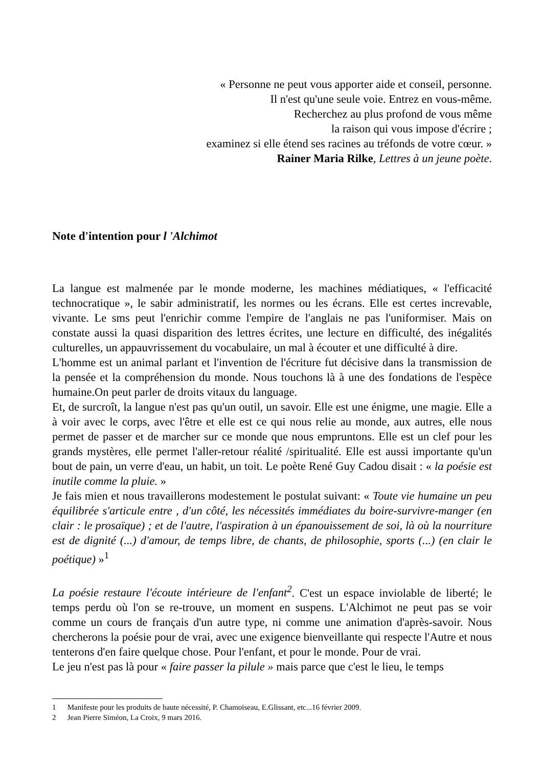« Personne ne peut vous apporter aide et conseil, personne.
Il n'est qu'une seule voie. Entrez en vous-même.
Recherchez au plus profond de vous même
la raison qui vous impose d'écrire ;
examinez si elle étend ses racines au tréfonds de votre cœur. »
Rainer Maria Rilke, Lettres à un jeune poète.
Note d'intention pour l 'Alchimot
La langue est malmenée par le monde moderne, les machines médiatiques, « l'efficacité technocratique », le sabir administratif, les normes ou les écrans. Elle est certes increvable, vivante. Le sms peut l'enrichir comme l'empire de l'anglais ne pas l'uniformiser. Mais on constate aussi la quasi disparition des lettres écrites, une lecture en difficulté, des inégalités culturelles, un appauvrissement du vocabulaire, un mal à écouter et une difficulté à dire.
L'homme est un animal parlant et l'invention de l'écriture fut décisive dans la transmission de la pensée et la compréhension du monde. Nous touchons là à une des fondations de l'espèce humaine.On peut parler de droits vitaux du language.
Et, de surcroît, la langue n'est pas qu'un outil, un savoir. Elle est une énigme, une magie. Elle a à voir avec le corps, avec l'être et elle est ce qui nous relie au monde, aux autres, elle nous permet de passer et de marcher sur ce monde que nous empruntons. Elle est un clef pour les grands mystères, elle permet l'aller-retour réalité /spiritualité. Elle est aussi importante qu'un bout de pain, un verre d'eau, un habit, un toit. Le poète René Guy Cadou disait : « la poésie est inutile comme la pluie. »
Je fais mien et nous travaillerons modestement le postulat suivant: « Toute vie humaine un peu équilibrée s'articule entre , d'un côté, les nécessités immédiates du boire-survivre-manger (en clair : le prosaïque) ; et de l'autre, l'aspiration à un épanouissement de soi, là où la nourriture est de dignité (...) d'amour, de temps libre, de chants, de philosophie, sports (...) (en clair le poétique) »<sup>1</sup>
La poésie restaure l'écoute intérieure de l'enfant<sup>2</sup>. C'est un espace inviolable de liberté; le temps perdu où l'on se re-trouve, un moment en suspens. L'Alchimot ne peut pas se voir comme un cours de français d'un autre type, ni comme une animation d'après-savoir. Nous chercherons la poésie pour de vrai, avec une exigence bienveillante qui respecte l'Autre et nous tenterons d'en faire quelque chose. Pour l'enfant, et pour le monde. Pour de vrai.
Le jeu n'est pas là pour « faire passer la pilule » mais parce que c'est le lieu, le temps
1 Manifeste pour les produits de haute nécessité, P. Chamoiseau, E.Glissant, etc...16 février 2009.
2 Jean Pierre Siméon, La Croix, 9 mars 2016.